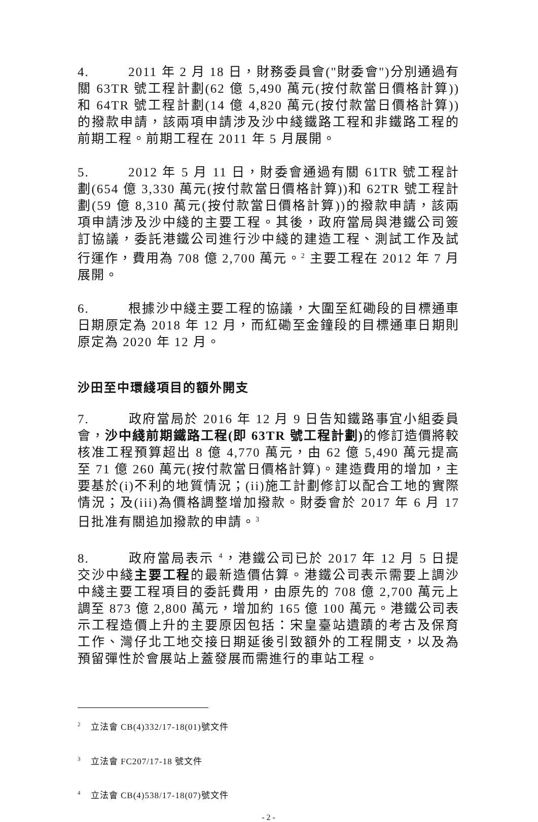4. 2011 年 2 月 18 日，財務委員會("財委會")分別通過有關 63TR 號工程計劃(62 億 5,490 萬元(按付款當日價格計算))和 64TR 號工程計劃(14 億 4,820 萬元(按付款當日價格計算))的撥款申請，該兩項申請涉及沙中綫鐵路工程和非鐵路工程的前期工程。前期工程在 2011 年 5 月展開。
5. 2012 年 5 月 11 日，財委會通過有關 61TR 號工程計劃(654 億 3,330 萬元(按付款當日價格計算))和 62TR 號工程計劃(59 億 8,310 萬元(按付款當日價格計算))的撥款申請，該兩項申請涉及沙中綫的主要工程。其後，政府當局與港鐵公司簽訂協議，委託港鐵公司進行沙中綫的建造工程、測試工作及試行運作，費用為 708 億 2,700 萬元。<sup>2</sup> 主要工程在 2012 年 7 月展開。
6. 根據沙中綫主要工程的協議，大圍至紅磡段的目標通車日期原定為 2018 年 12 月，而紅磡至金鐘段的目標通車日期則原定為 2020 年 12 月。
沙田至中環綫項目的額外開支
7. 政府當局於 2016 年 12 月 9 日告知鐵路事宜小組委員會，沙中綫前期鐵路工程(即 63TR 號工程計劃) 的修訂造價將較核准工程預算超出 8 億 4,770 萬元，由 62 億 5,490 萬元提高至 71 億 260 萬元(按付款當日價格計算)。建造費用的增加，主要基於(i)不利的地質情況；(ii)施工計劃修訂以配合工地的實際情況；及(iii)為價格調整增加撥款。財委會於 2017 年 6 月 17 日批准有關追加撥款的申請。<sup>3</sup>
8. 政府當局表示 <sup>4</sup>，港鐵公司已於 2017 年 12 月 5 日提交沙中綫主要工程的最新造價估算。港鐵公司表示需要上調沙中綫主要工程項目的委託費用，由原先的 708 億 2,700 萬元上調至 873 億 2,800 萬元，增加約 165 億 100 萬元。港鐵公司表示工程造價上升的主要原因包括：宋皇臺站遺蹟的考古及保育工作、灣仔北工地交接日期延後引致額外的工程開支，以及為預留彈性於會展站上蓋發展而需進行的車站工程。
<sup>2</sup> 立法會 CB(4)332/17-18(01)號文件
<sup>3</sup> 立法會 FC207/17-18 號文件
<sup>4</sup> 立法會 CB(4)538/17-18(07)號文件
- 2 -